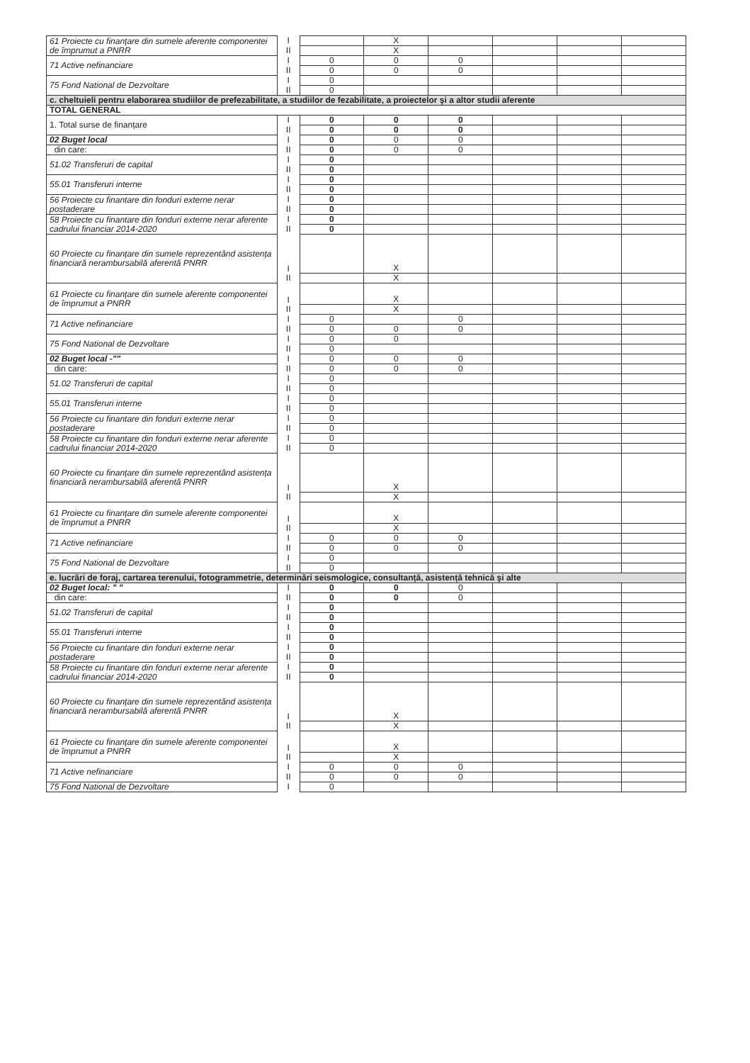| 61 Proiecte cu finanțare din sumele aferente componentei de împrumut a PNRR | I | | X | | | | |
| | II | | X | | | | |
| 71 Active nefinanciare | I | 0 | 0 | 0 | | | |
| | II | 0 | 0 | 0 | | | |
| 75 Fond National de Dezvoltare | I | 0 | | | | | |
| | II | 0 | | | | | |
| c. cheltuieli pentru elaborarea studiilor de prefezabilitate, a studiilor de fezabilitate, a proiectelor şi a altor studii aferente | | | | | | | |
| TOTAL GENERAL | | | | | | | |
| 1. Total surse de finanțare | I | 0 | 0 | 0 | | | |
| | II | 0 | 0 | 0 | | | |
| 02 Buget local | I | 0 | 0 | 0 | | | |
| din care: | II | 0 | 0 | 0 | | | |
| 51.02 Transferuri de capital | I | 0 | | | | | |
| | II | 0 | | | | | |
| 55.01 Transferuri interne | I | 0 | | | | | |
| | II | 0 | | | | | |
| 56 Proiecte cu finantare din fonduri externe nerar postaderare | I | 0 | | | | | |
| | II | 0 | | | | | |
| 58 Proiecte cu finantare din fonduri externe nerar aferente cadrului financiar 2014-2020 | I | 0 | | | | | |
| | II | 0 | | | | | |
| 60 Proiecte cu finanțare din sumele reprezentând asistența financiară nerambursabilă aferentă PNRR | I | | X | | | | |
| | II | | X | | | | |
| 61 Proiecte cu finanțare din sumele aferente componentei de împrumut a PNRR | I | | X | | | | |
| | II | | X | | | | |
| 71 Active nefinanciare | I | 0 | | 0 | | | |
| | II | 0 | 0 | 0 | | | |
| 75 Fond National de Dezvoltare | I | 0 | 0 | | | | |
| | II | 0 | | | | | |
| 02 Buget local -"" | I | 0 | 0 | 0 | | | |
| din care: | II | 0 | 0 | 0 | | | |
| 51.02 Transferuri de capital | I | 0 | | | | | |
| | II | 0 | | | | | |
| 55.01 Transferuri interne | I | 0 | | | | | |
| | II | 0 | | | | | |
| 56 Proiecte cu finantare din fonduri externe nerar postaderare | I | 0 | | | | | |
| | II | 0 | | | | | |
| 58 Proiecte cu finantare din fonduri externe nerar aferente cadrului financiar 2014-2020 | I | 0 | | | | | |
| | II | 0 | | | | | |
| 60 Proiecte cu finanțare din sumele reprezentând asistența financiară nerambursabilă aferentă PNRR | I | | X | | | | |
| | II | | X | | | | |
| 61 Proiecte cu finanțare din sumele aferente componentei de împrumut a PNRR | I | | X | | | | |
| | II | | X | | | | |
| 71 Active nefinanciare | I | 0 | 0 | 0 | | | |
| | II | 0 | 0 | 0 | | | |
| 75 Fond National de Dezvoltare | I | 0 | | | | | |
| | II | 0 | | | | | |
| e. lucrări de foraj, cartarea terenului, fotogrammetrie, determinări seismologice, consultanță, asistență tehnică şi alte | | | | | | | |
| 02 Buget local: " " | I | 0 | 0 | 0 | | | |
| din care: | II | 0 | 0 | 0 | | | |
| 51.02 Transferuri de capital | I | 0 | | | | | |
| | II | 0 | | | | | |
| 55.01 Transferuri interne | I | 0 | | | | | |
| | II | 0 | | | | | |
| 56 Proiecte cu finantare din fonduri externe nerar postaderare | I | 0 | | | | | |
| | II | 0 | | | | | |
| 58 Proiecte cu finantare din fonduri externe nerar aferente cadrului financiar 2014-2020 | I | 0 | | | | | |
| | II | 0 | | | | | |
| 60 Proiecte cu finanțare din sumele reprezentând asistența financiară nerambursabilă aferentă PNRR | I | | X | | | | |
| | II | | X | | | | |
| 61 Proiecte cu finanțare din sumele aferente componentei de împrumut a PNRR | I | | X | | | | |
| | II | | X | | | | |
| 71 Active nefinanciare | I | 0 | 0 | 0 | | | |
| | II | 0 | 0 | 0 | | | |
| 75 Fond National de Dezvoltare | I | 0 | | | | | |